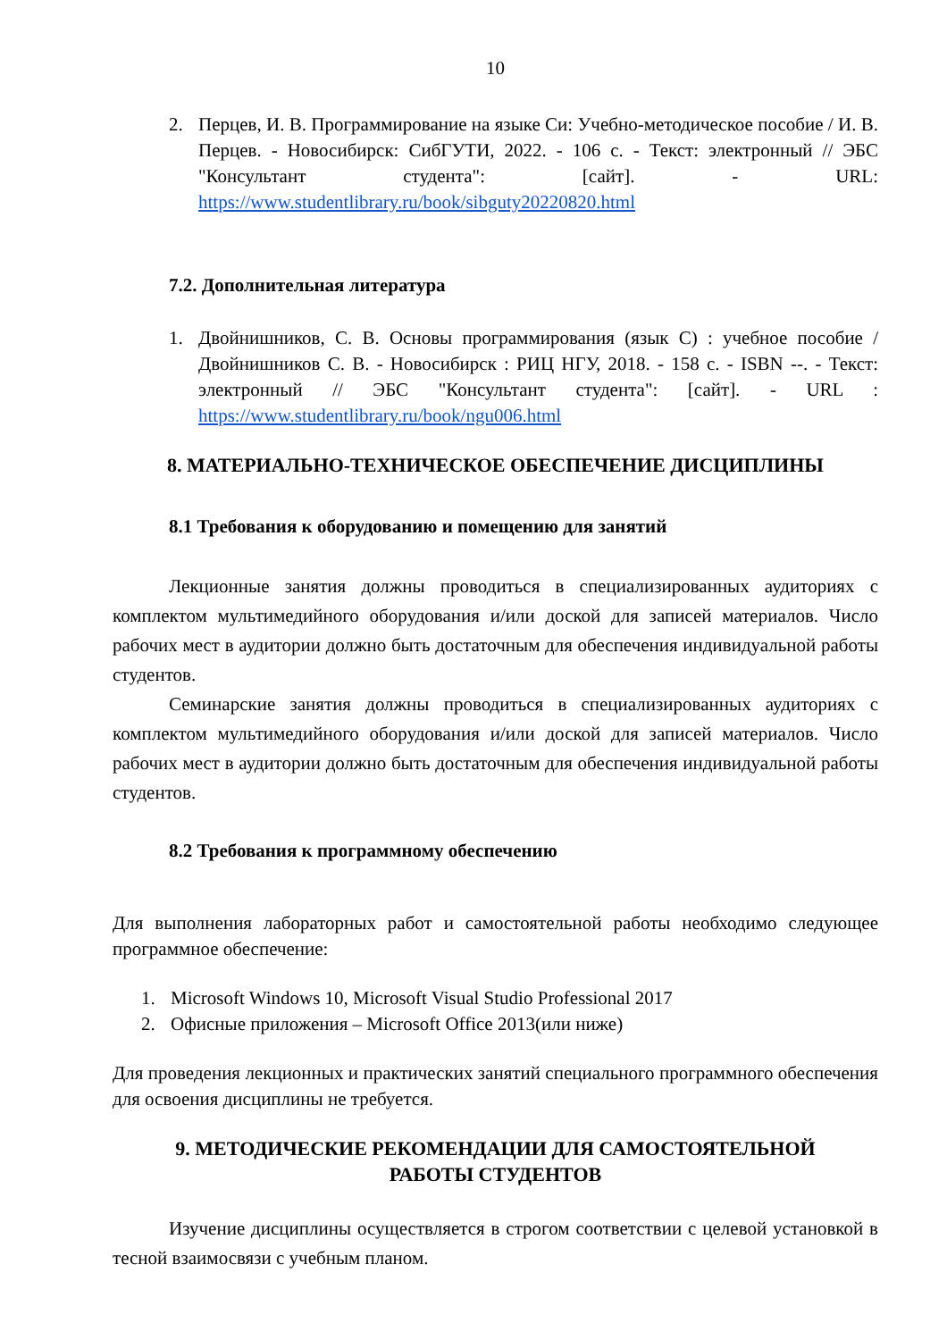10
2. Перцев, И. В. Программирование на языке Си: Учебно-методическое пособие / И. В. Перцев. - Новосибирск: СибГУТИ, 2022. - 106 с. - Текст: электронный // ЭБС "Консультант студента": [сайт]. - URL: https://www.studentlibrary.ru/book/sibguty20220820.html
7.2. Дополнительная литература
1. Двойнишников, С. В. Основы программирования (язык С) : учебное пособие / Двойнишников С. В. - Новосибирск : РИЦ НГУ, 2018. - 158 с. - ISBN --. - Текст: электронный // ЭБС "Консультант студента": [сайт]. - URL : https://www.studentlibrary.ru/book/ngu006.html
8. МАТЕРИАЛЬНО-ТЕХНИЧЕСКОЕ ОБЕСПЕЧЕНИЕ ДИСЦИПЛИНЫ
8.1 Требования к оборудованию и помещению для занятий
Лекционные занятия должны проводиться в специализированных аудиториях с комплектом мультимедийного оборудования и/или доской для записей материалов. Число рабочих мест в аудитории должно быть достаточным для обеспечения индивидуальной работы студентов.
Семинарские занятия должны проводиться в специализированных аудиториях с комплектом мультимедийного оборудования и/или доской для записей материалов. Число рабочих мест в аудитории должно быть достаточным для обеспечения индивидуальной работы студентов.
8.2 Требования к программному обеспечению
Для выполнения лабораторных работ и самостоятельной работы необходимо следующее программное обеспечение:
1. Microsoft Windows 10, Microsoft Visual Studio Professional 2017
2. Офисные приложения – Microsoft Office 2013(или ниже)
Для проведения лекционных и практических занятий специального программного обеспечения для освоения дисциплины не требуется.
9. МЕТОДИЧЕСКИЕ РЕКОМЕНДАЦИИ ДЛЯ САМОСТОЯТЕЛЬНОЙ
РАБОТЫ СТУДЕНТОВ
Изучение дисциплины осуществляется в строгом соответствии с целевой установкой в тесной взаимосвязи с учебным планом.